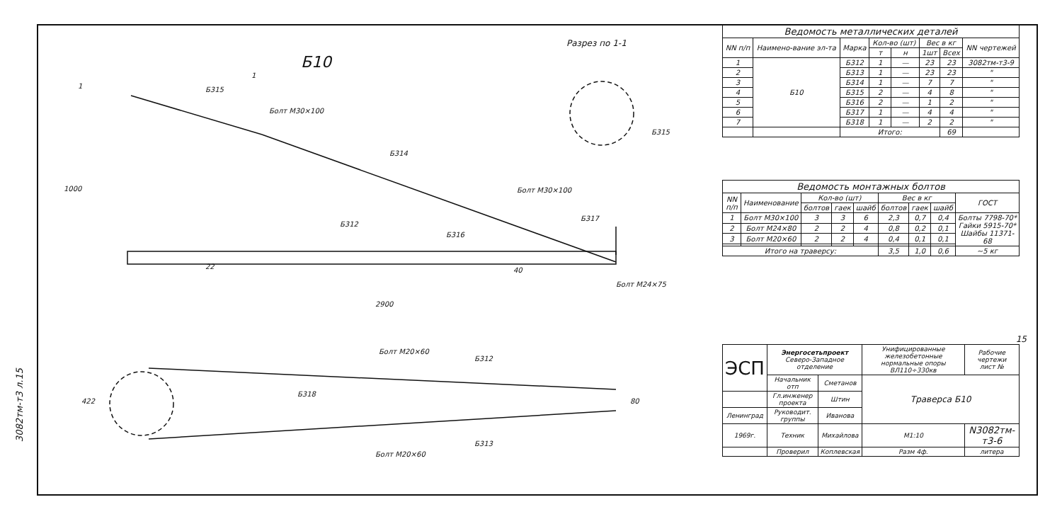3082тм-т3 л.15
Б10
Разрез по 1-1
Б315
Болт М30×100
Б314
Болт М30×100
Б317
Б316
Б312
Болт М24×75
2900
1000
Б315
Болт М20×60
Б312
Б318
Б313
Болт М20×60
1
1
422
80
22
40
| Ведомость металлических деталей | | | | | | | |
| NN п/п | Наимено-вание эл-та | Марка | Кол-во (шт) | | Вес в кг | | NN чертежей |
| | | | т | н | 1шт | Всех | |
| 1 | Б10 | Б312 | 1 | — | 23 | 23 | 3082тм-т3-9 |
| 2 | | Б313 | 1 | — | 23 | 23 | " |
| 3 | | Б314 | 1 | — | 7 | 7 | " |
| 4 | | Б315 | 2 | — | 4 | 8 | " |
| 5 | | Б316 | 2 | — | 1 | 2 | " |
| 6 | | Б317 | 1 | — | 4 | 4 | " |
| 7 | | Б318 | 1 | — | 2 | 2 | " |
| | | Итого: | | | | 69 | |
| Ведомость монтажных болтов | | | | | | | | |
| NN п/п | Наименование | Кол-во (шт) | | | Вес в кг | | | ГОСТ |
| | | болтов | гаек | шайб | болтов | гаек | шайб | |
| 1 | Болт М30×100 | 3 | 3 | 6 | 2,3 | 0,7 | 0,4 | Болты 7798-70* Гайки 5915-70* Шайбы 11371-68 |
| 2 | Болт М24×80 | 2 | 2 | 4 | 0,8 | 0,2 | 0,1 | |
| 3 | Болт М20×60 | 2 | 2 | 4 | 0,4 | 0,1 | 0,1 | |
| Итого на траверсу: | | | | | 3,5 | 1,0 | 0,6 | ~5 кг |
15
| ЭСП | Энергосетьпроект Северо-Западное отделение | | Унифицированные железобетонные нормальные опоры ВЛ110÷330кв | | Рабочие чертежи лист № |
| | Начальник отп | Сметанов | Траверса Б10 | | |
| | Гл.инженер проекта | Штин | | | |
| Ленинград | Руководит. группы | Иванова | | | |
| 1969г. | Техник | Михайлова | М1:10 | N3082тм-т3-6 | |
| | Проверил | Коплевская | Разм 4ф. | литера | |